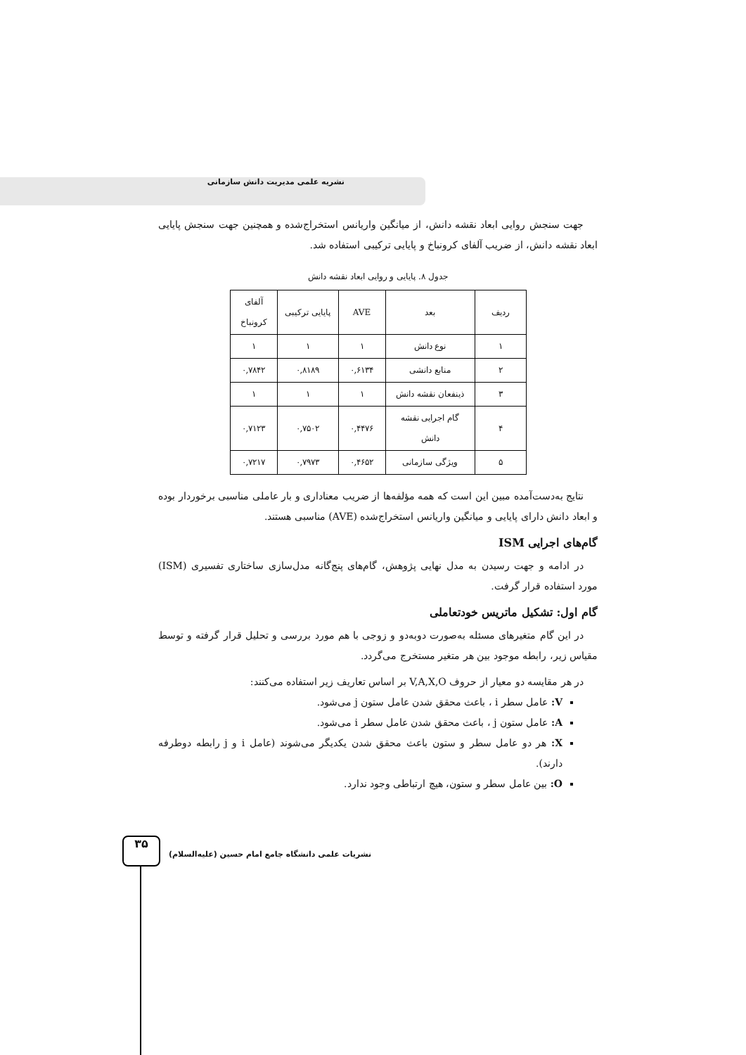نشریه علمی مدیریت دانش سازمانی
جهت سنجش روایی ابعاد نقشه دانش، از میانگین واریانس استخراج‌شده و همچنین جهت سنجش پایایی ابعاد نقشه دانش، از ضریب آلفای کرونباخ و پایایی ترکیبی استفاده شد.
جدول ۸. پایایی و روایی ابعاد نقشه دانش
| ردیف | بعد | AVE | پایایی ترکیبی | آلفای کرونباخ |
| --- | --- | --- | --- | --- |
| ۱ | نوع دانش | ۱ | ۱ | ۱ |
| ۲ | منابع دانشی | ۰,۶۱۳۴ | ۰,۸۱۸۹ | ۰,۷۸۴۲ |
| ۳ | ذینفعان نقشه دانش | ۱ | ۱ | ۱ |
| ۴ | گام اجرایی نقشه دانش | ۰,۴۴۷۶ | ۰,۷۵۰۲ | ۰,۷۱۲۳ |
| ۵ | ویژگی سازمانی | ۰,۴۶۵۲ | ۰,۷۹۷۳ | ۰,۷۲۱۷ |
نتایج به‌دست‌آمده مبین این است که همه مؤلفه‌ها از ضریب معناداری و بار عاملی مناسبی برخوردار بوده و ابعاد دانش دارای پایایی و میانگین واریانس استخراج‌شده (AVE) مناسبی هستند.
گام‌های اجرایی ISM
در ادامه و جهت رسیدن به مدل نهایی پژوهش، گام‌های پنج‌گانه مدل‌سازی ساختاری تفسیری (ISM) مورد استفاده قرار گرفت.
گام اول: تشکیل ماتریس خودتعاملی
در این گام متغیرهای مسئله به‌صورت دوبه‌دو و زوجی با هم مورد بررسی و تحلیل قرار گرفته و توسط مقیاس زیر، رابطه موجود بین هر متغیر مستخرج می‌گردد.
در هر مقایسه دو معیار از حروف V,A,X,O بر اساس تعاریف زیر استفاده می‌کنند:
V: عامل سطر i ، باعث محقق شدن عامل ستون j می‌شود.
A: عامل ستون j ، باعث محقق شدن عامل سطر i می‌شود.
X: هر دو عامل سطر و ستون باعث محقق شدن یکدیگر می‌شوند (عامل i و j رابطه دوطرفه دارند).
O: بین عامل سطر و ستون، هیچ ارتباطی وجود ندارد.
نشریات علمی دانشگاه جامع امام حسین (علیه‌السلام)
۳۵